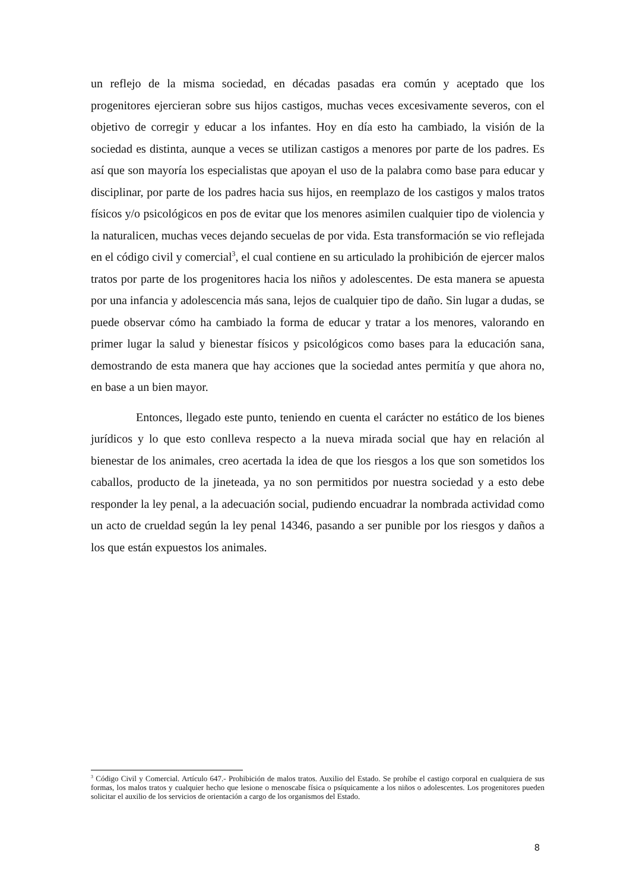un reflejo de la misma sociedad, en décadas pasadas era común y aceptado que los progenitores ejercieran sobre sus hijos castigos, muchas veces excesivamente severos, con el objetivo de corregir y educar a los infantes. Hoy en día esto ha cambiado, la visión de la sociedad es distinta, aunque a veces se utilizan castigos a menores por parte de los padres. Es así que son mayoría los especialistas que apoyan el uso de la palabra como base para educar y disciplinar, por parte de los padres hacia sus hijos, en reemplazo de los castigos y malos tratos físicos y/o psicológicos en pos de evitar que los menores asimilen cualquier tipo de violencia y la naturalicen, muchas veces dejando secuelas de por vida. Esta transformación se vio reflejada en el código civil y comercial<sup>3</sup>, el cual contiene en su articulado la prohibición de ejercer malos tratos por parte de los progenitores hacia los niños y adolescentes. De esta manera se apuesta por una infancia y adolescencia más sana, lejos de cualquier tipo de daño. Sin lugar a dudas, se puede observar cómo ha cambiado la forma de educar y tratar a los menores, valorando en primer lugar la salud y bienestar físicos y psicológicos como bases para la educación sana, demostrando de esta manera que hay acciones que la sociedad antes permitía y que ahora no, en base a un bien mayor.
Entonces, llegado este punto, teniendo en cuenta el carácter no estático de los bienes jurídicos y lo que esto conlleva respecto a la nueva mirada social que hay en relación al bienestar de los animales, creo acertada la idea de que los riesgos a los que son sometidos los caballos, producto de la jineteada, ya no son permitidos por nuestra sociedad y a esto debe responder la ley penal, a la adecuación social, pudiendo encuadrar la nombrada actividad como un acto de crueldad según la ley penal 14346, pasando a ser punible por los riesgos y daños a los que están expuestos los animales.
<sup>3</sup> Código Civil y Comercial. Artículo 647.- Prohibición de malos tratos. Auxilio del Estado. Se prohíbe el castigo corporal en cualquiera de sus formas, los malos tratos y cualquier hecho que lesione o menoscabe física o psíquicamente a los niños o adolescentes. Los progenitores pueden solicitar el auxilio de los servicios de orientación a cargo de los organismos del Estado.
8